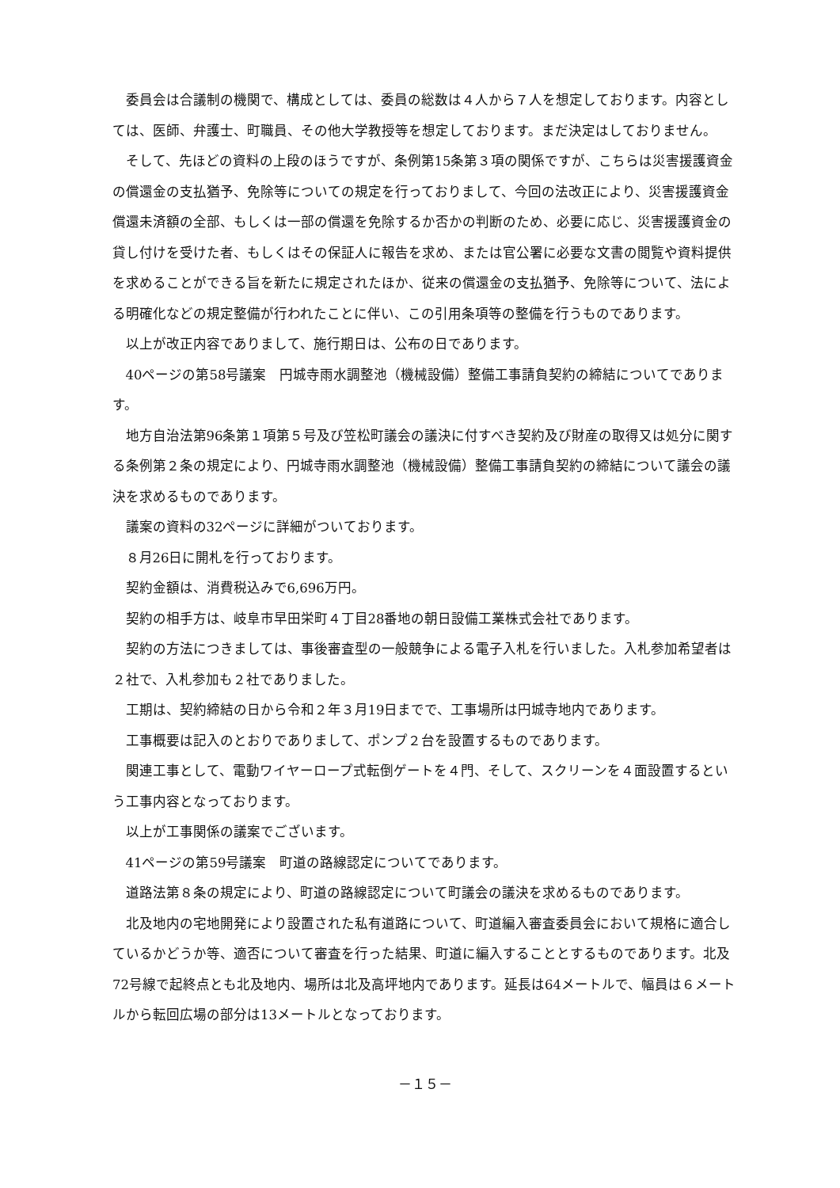委員会は合議制の機関で、構成としては、委員の総数は４人から７人を想定しております。内容としては、医師、弁護士、町職員、その他大学教授等を想定しております。まだ決定はしておりません。
そして、先ほどの資料の上段のほうですが、条例第15条第３項の関係ですが、こちらは災害援護資金の償還金の支払猶予、免除等についての規定を行っておりまして、今回の法改正により、災害援護資金償還未済額の全部、もしくは一部の償還を免除するか否かの判断のため、必要に応じ、災害援護資金の貸し付けを受けた者、もしくはその保証人に報告を求め、または官公署に必要な文書の閲覧や資料提供を求めることができる旨を新たに規定されたほか、従来の償還金の支払猶予、免除等について、法による明確化などの規定整備が行われたことに伴い、この引用条項等の整備を行うものであります。
以上が改正内容でありまして、施行期日は、公布の日であります。
40ページの第58号議案　円城寺雨水調整池（機械設備）整備工事請負契約の締結についてであります。
地方自治法第96条第１項第５号及び笠松町議会の議決に付すべき契約及び財産の取得又は処分に関する条例第２条の規定により、円城寺雨水調整池（機械設備）整備工事請負契約の締結について議会の議決を求めるものであります。
議案の資料の32ページに詳細がついております。
８月26日に開札を行っております。
契約金額は、消費税込みで6,696万円。
契約の相手方は、岐阜市早田栄町４丁目28番地の朝日設備工業株式会社であります。
契約の方法につきましては、事後審査型の一般競争による電子入札を行いました。入札参加希望者は２社で、入札参加も２社でありました。
工期は、契約締結の日から令和２年３月19日までで、工事場所は円城寺地内であります。
工事概要は記入のとおりでありまして、ポンプ２台を設置するものであります。
関連工事として、電動ワイヤーロープ式転倒ゲートを４門、そして、スクリーンを４面設置するという工事内容となっております。
以上が工事関係の議案でございます。
41ページの第59号議案　町道の路線認定についてであります。
道路法第８条の規定により、町道の路線認定について町議会の議決を求めるものであります。
北及地内の宅地開発により設置された私有道路について、町道編入審査委員会において規格に適合しているかどうか等、適否について審査を行った結果、町道に編入することとするものであります。北及72号線で起終点とも北及地内、場所は北及高坪地内であります。延長は64メートルで、幅員は６メートルから転回広場の部分は13メートルとなっております。
－１５－